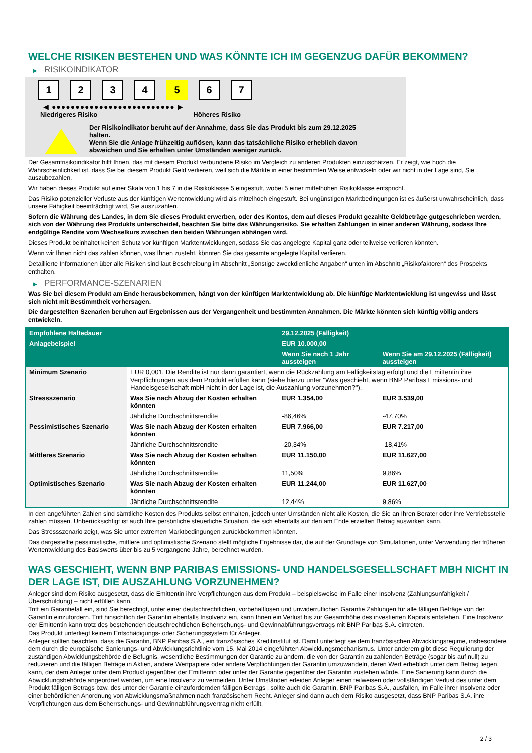WELCHE RISIKEN BESTEHEN UND WAS KÖNNTE ICH IM GEGENZUG DAFÜR BEKOMMEN?
▶ RISIKOINDIKATOR
1 2 3 4 5 6 7
◀ ●●●●●●●●●●●●●●●●●●●●●●●●●● ▶
Niedrigeres Risiko Höheres Risiko
Der Risikoindikator beruht auf der Annahme, dass Sie das Produkt bis zum 29.12.2025
halten.
Wenn Sie die Anlage frühzeitig auflösen, kann das tatsächliche Risiko erheblich davon
abweichen und Sie erhalten unter Umständen weniger zurück.
Der Gesamtrisikoindikator hilft Ihnen, das mit diesem Produkt verbundene Risiko im Vergleich zu anderen Produkten einzuschätzen. Er zeigt, wie hoch die Wahrscheinlichkeit ist, dass Sie bei diesem Produkt Geld verlieren, weil sich die Märkte in einer bestimmten Weise entwickeln oder wir nicht in der Lage sind, Sie auszubezahlen.
Wir haben dieses Produkt auf einer Skala von 1 bis 7 in die Risikoklasse 5 eingestuft, wobei 5 einer mittelhohen Risikoklasse entspricht.
Das Risiko potenzieller Verluste aus der künftigen Wertentwicklung wird als mittelhoch eingestuft. Bei ungünstigen Marktbedingungen ist es äußerst unwahrscheinlich, dass unsere Fähigkeit beeinträchtigt wird, Sie auszuzahlen.
Sofern die Währung des Landes, in dem Sie dieses Produkt erwerben, oder des Kontos, dem auf dieses Produkt gezahlte Geldbeträge gutgeschrieben werden, sich von der Währung des Produkts unterscheidet, beachten Sie bitte das Währungsrisiko. Sie erhalten Zahlungen in einer anderen Währung, sodass Ihre endgültige Rendite vom Wechselkurs zwischen den beiden Währungen abhängen wird.
Dieses Produkt beinhaltet keinen Schutz vor künftigen Marktentwicklungen, sodass Sie das angelegte Kapital ganz oder teilweise verlieren könnten.
Wenn wir Ihnen nicht das zahlen können, was Ihnen zusteht, könnten Sie das gesamte angelegte Kapital verlieren.
Detaillierte Informationen über alle Risiken sind laut Beschreibung im Abschnitt „Sonstige zweckdienliche Angaben“ unten im Abschnitt „Risikofaktoren“ des Prospekts enthalten.
▶ PERFORMANCE-SZENARIEN
Was Sie bei diesem Produkt am Ende herausbekommen, hängt von der künftigen Marktentwicklung ab. Die künftige Marktentwicklung ist ungewiss und lässt sich nicht mit Bestimmtheit vorhersagen.
Die dargestellten Szenarien beruhen auf Ergebnissen aus der Vergangenheit und bestimmten Annahmen. Die Märkte könnten sich künftig völlig anders entwickeln.
| Empfohlene Haltedauer | | 29.12.2025 (Fälligkeit) | |
| --- | --- | --- | --- |
| Anlagebeispiel | | EUR 10.000,00 | |
| | | Wenn Sie nach 1 Jahr aussteigen | Wenn Sie am 29.12.2025 (Fälligkeit) aussteigen |
| Minimum Szenario | EUR 0,001. Die Rendite ist nur dann garantiert, wenn die Rückzahlung am Fälligkeitstag erfolgt und die Emittentin ihre Verpflichtungen aus dem Produkt erfüllen kann (siehe hierzu unter "Was geschieht, wenn BNP Paribas Emissions- und Handelsgesellschaft mbH nicht in der Lage ist, die Auszahlung vorzunehmen?"). | | |
| Stressszenario | Was Sie nach Abzug der Kosten erhalten könnten | EUR 1.354,00 | EUR 3.539,00 |
| | Jährliche Durchschnittsrendite | -86,46% | -47,70% |
| Pessimistisches Szenario | Was Sie nach Abzug der Kosten erhalten könnten | EUR 7.966,00 | EUR 7.217,00 |
| | Jährliche Durchschnittsrendite | -20,34% | -18,41% |
| Mittleres Szenario | Was Sie nach Abzug der Kosten erhalten könnten | EUR 11.150,00 | EUR 11.627,00 |
| | Jährliche Durchschnittsrendite | 11,50% | 9,86% |
| Optimistisches Szenario | Was Sie nach Abzug der Kosten erhalten könnten | EUR 11.244,00 | EUR 11.627,00 |
| | Jährliche Durchschnittsrendite | 12,44% | 9,86% |
In den angeführten Zahlen sind sämtliche Kosten des Produkts selbst enthalten, jedoch unter Umständen nicht alle Kosten, die Sie an Ihren Berater oder Ihre Vertriebsstelle zahlen müssen. Unberücksichtigt ist auch Ihre persönliche steuerliche Situation, die sich ebenfalls auf den am Ende erzielten Betrag auswirken kann.
Das Stressszenario zeigt, was Sie unter extremen Marktbedingungen zurückbekommen könnten.
Das dargestellte pessimistische, mittlere und optimistische Szenario stellt mögliche Ergebnisse dar, die auf der Grundlage von Simulationen, unter Verwendung der früheren Wertentwicklung des Basiswerts über bis zu 5 vergangene Jahre, berechnet wurden.
WAS GESCHIEHT, WENN BNP PARIBAS EMISSIONS- UND HANDELSGESELLSCHAFT MBH NICHT IN DER LAGE IST, DIE AUSZAHLUNG VORZUNEHMEN?
Anleger sind dem Risiko ausgesetzt, dass die Emittentin ihre Verpflichtungen aus dem Produkt – beispielsweise im Falle einer Insolvenz (Zahlungsunfähigkeit / Überschuldung) – nicht erfüllen kann.
Tritt ein Garantiefall ein, sind Sie berechtigt, unter einer deutschrechtlichen, vorbehaltlosen und unwiderruflichen Garantie Zahlungen für alle fälligen Beträge von der Garantin einzufordern. Tritt hinsichtlich der Garantin ebenfalls Insolvenz ein, kann Ihnen ein Verlust bis zur Gesamthöhe des investierten Kapitals entstehen. Eine Insolvenz der Emittentin kann trotz des bestehenden deutschrechtlichen Beherrschungs- und Gewinnabführungsvertrags mit BNP Paribas S.A. eintreten.
Das Produkt unterliegt keinem Entschädigungs- oder Sicherungssystem für Anleger.
Anleger sollten beachten, dass die Garantin, BNP Paribas S.A., ein französisches Kreditinstitut ist. Damit unterliegt sie dem französischen Abwicklungsregime, insbesondere dem durch die europäische Sanierungs- und Abwicklungsrichtlinie vom 15. Mai 2014 eingeführten Abwicklungsmechanismus. Unter anderem gibt diese Regulierung der zuständigen Abwicklungsbehörde die Befugnis, wesentliche Bestimmungen der Garantie zu ändern, die von der Garantin zu zahlenden Beträge (sogar bis auf null) zu reduzieren und die fälligen Beträge in Aktien, andere Wertpapiere oder andere Verpflichtungen der Garantin umzuwandeln, deren Wert erheblich unter dem Betrag liegen kann, der dem Anleger unter dem Produkt gegenüber der Emittentin oder unter der Garantie gegenüber der Garantin zustehen würde. Eine Sanierung kann durch die Abwicklungsbehörde angeordnet werden, um eine Insolvenz zu vermeiden. Unter Umständen erleiden Anleger einen teilweisen oder vollständigen Verlust des unter dem Produkt fälligen Betrags bzw. des unter der Garantie einzufordernden fälligen Betrags , sollte auch die Garantin, BNP Paribas S.A., ausfallen, im Falle ihrer Insolvenz oder einer behördlichen Anordnung von Abwicklungsmaßnahmen nach französischem Recht. Anleger sind dann auch dem Risiko ausgesetzt, dass BNP Paribas S.A. ihre Verpflichtungen aus dem Beherrschungs- und Gewinnabführungsvertrag nicht erfüllt.
2 / 3